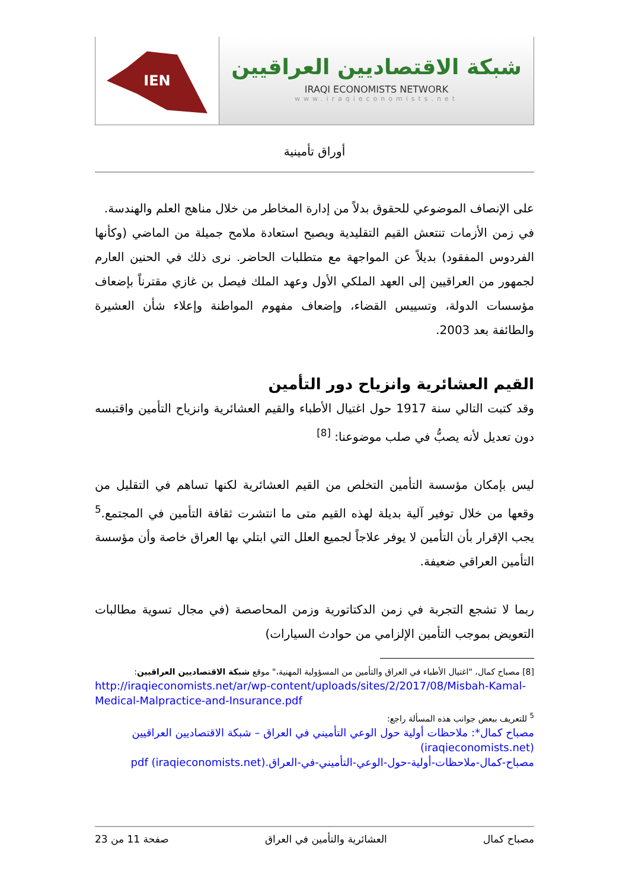IEN
شبكة الاقتصاديين العراقيين
IRAQI ECONOMISTS NETWORK
www.iraqieconomists.net
أوراق تأمينية
على الإنصاف الموضوعي للحقوق بدلاً من إدارة المخاطر من خلال مناهج العلم والهندسة.
في زمن الأزمات تنتعش القيم التقليدية ويصبح استعادة ملامح جميلة من الماضي (وكأنها الفردوس المفقود) بديلاً عن المواجهة مع متطلبات الحاضر. نرى ذلك في الحنين العارم لجمهور من العراقيين إلى العهد الملكي الأول وعهد الملك فيصل بن غازي مقترناً بإضعاف مؤسسات الدولة، وتسييس القضاء، وإضعاف مفهوم المواطنة وإعلاء شأن العشيرة والطائفة بعد 2003.
القيم العشائرية وانزياح دور التأمين
وقد كتبت التالي سنة 1917 حول اغتيال الأطباء والقيم العشائرية وانزياح التأمين واقتبسه دون تعديل لأنه يصبُّ في صلب موضوعنا: <sup>[8]</sup>
ليس بإمكان مؤسسة التأمين التخلص من القيم العشائرية لكنها تساهم في التقليل من وقعها من خلال توفير آلية بديلة لهذه القيم متى ما انتشرت ثقافة التأمين في المجتمع.<sup>5</sup> يجب الإقرار بأن التأمين لا يوفر علاجاً لجميع العلل التي ابتلي بها العراق خاصة وأن مؤسسة التأمين العراقي ضعيفة.
ربما لا تشجع التجربة في زمن الدكتاتورية وزمن المحاصصة (في مجال تسوية مطالبات التعويض بموجب التأمين الإلزامي من حوادث السيارات)
[8] مصباح كمال، "اغتيال الأطباء في العراق والتأمين من المسؤولية المهنية،" موقع شبكة الاقتصاديين العراقيين:
http://iraqieconomists.net/ar/wp-content/uploads/sites/2/2017/08/Misbah-Kamal-Medical-Malpractice-and-Insurance.pdf
<sup>5</sup> للتعريف ببعض جوانب هذه المسألة راجع:
مصباح كمال*: ملاحظات أولية حول الوعي التأميني في العراق – شبكة الاقتصاديين العراقيين (iraqieconomists.net)
مصباح-كمال-ملاحظات-أولية-حول-الوعي-التأميني-في-العراق.pdf (iraqieconomists.net)
مصباح كمال العشائرية والتأمين في العراق صفحة 11 من 23